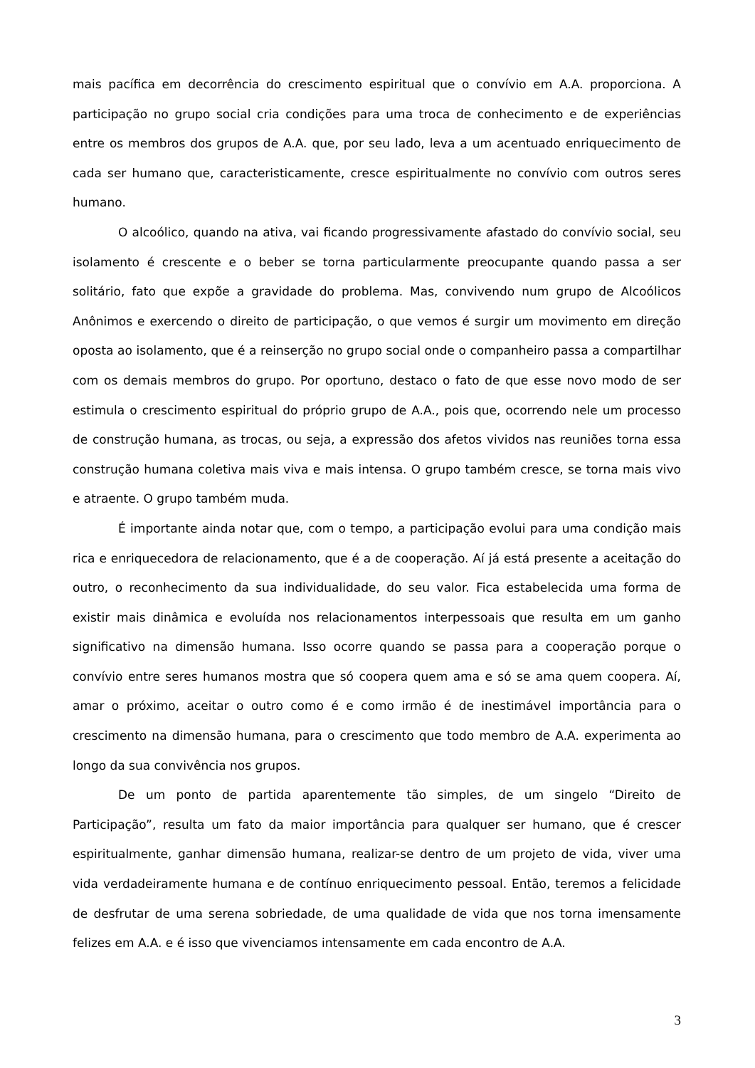mais pacífica em decorrência do crescimento espiritual que o convívio em A.A. proporciona. A participação no grupo social cria condições para uma troca de conhecimento e de experiências entre os membros dos grupos de A.A. que, por seu lado, leva a um acentuado enriquecimento de cada ser humano que, caracteristicamente, cresce espiritualmente no convívio com outros seres humano.
O alcoólico, quando na ativa, vai ficando progressivamente afastado do convívio social, seu isolamento é crescente e o beber se torna particularmente preocupante quando passa a ser solitário, fato que expõe a gravidade do problema. Mas, convivendo num grupo de Alcoólicos Anônimos e exercendo o direito de participação, o que vemos é surgir um movimento em direção oposta ao isolamento, que é a reinserção no grupo social onde o companheiro passa a compartilhar com os demais membros do grupo. Por oportuno, destaco o fato de que esse novo modo de ser estimula o crescimento espiritual do próprio grupo de A.A., pois que, ocorrendo nele um processo de construção humana, as trocas, ou seja, a expressão dos afetos vividos nas reuniões torna essa construção humana coletiva mais viva e mais intensa. O grupo também cresce, se torna mais vivo e atraente. O grupo também muda.
É importante ainda notar que, com o tempo, a participação evolui para uma condição mais rica e enriquecedora de relacionamento, que é a de cooperação. Aí já está presente a aceitação do outro, o reconhecimento da sua individualidade, do seu valor. Fica estabelecida uma forma de existir mais dinâmica e evoluída nos relacionamentos interpessoais que resulta em um ganho significativo na dimensão humana. Isso ocorre quando se passa para a cooperação porque o convívio entre seres humanos mostra que só coopera quem ama e só se ama quem coopera. Aí, amar o próximo, aceitar o outro como é e como irmão é de inestimável importância para o crescimento na dimensão humana, para o crescimento que todo membro de A.A. experimenta ao longo da sua convivência nos grupos.
De um ponto de partida aparentemente tão simples, de um singelo “Direito de Participação”, resulta um fato da maior importância para qualquer ser humano, que é crescer espiritualmente, ganhar dimensão humana, realizar-se dentro de um projeto de vida, viver uma vida verdadeiramente humana e de contínuo enriquecimento pessoal. Então, teremos a felicidade de desfrutar de uma serena sobriedade, de uma qualidade de vida que nos torna imensamente felizes em A.A. e é isso que vivenciamos intensamente em cada encontro de A.A.
3